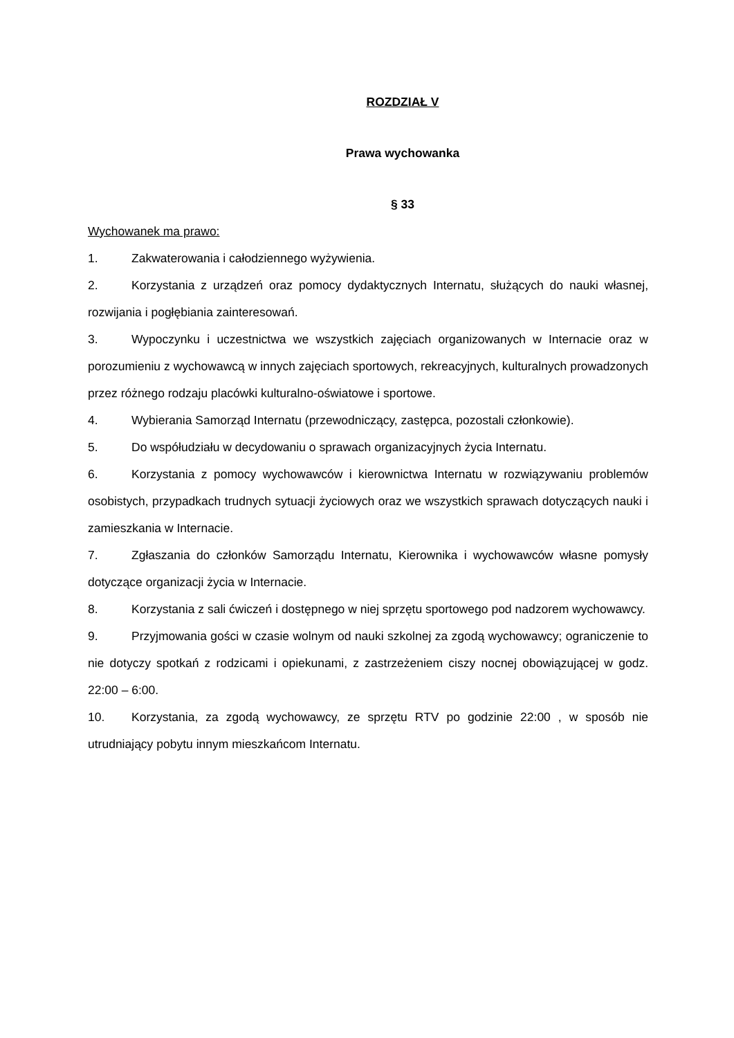ROZDZIAŁ V
Prawa wychowanka
§ 33
Wychowanek ma prawo:
1. Zakwaterowania i całodziennego wyżywienia.
2. Korzystania z urządzeń oraz pomocy dydaktycznych Internatu, służących do nauki własnej, rozwijania i pogłębiania zainteresowań.
3. Wypoczynku i uczestnictwa we wszystkich zajęciach organizowanych w Internacie oraz w porozumieniu z wychowawcą w innych zajęciach sportowych, rekreacyjnych, kulturalnych prowadzonych przez różnego rodzaju placówki kulturalno-oświatowe i sportowe.
4. Wybierania Samorząd Internatu (przewodniczący, zastępca, pozostali członkowie).
5. Do współudziału w decydowaniu o sprawach organizacyjnych życia Internatu.
6. Korzystania z pomocy wychowawców i kierownictwa Internatu w rozwiązywaniu problemów osobistych, przypadkach trudnych sytuacji życiowych oraz we wszystkich sprawach dotyczących nauki i zamieszkania w Internacie.
7. Zgłaszania do członków Samorządu Internatu, Kierownika i wychowawców własne pomysły dotyczące organizacji życia w Internacie.
8. Korzystania z sali ćwiczeń i dostępnego w niej sprzętu sportowego pod nadzorem wychowawcy.
9. Przyjmowania gości w czasie wolnym od nauki szkolnej za zgodą wychowawcy; ograniczenie to nie dotyczy spotkań z rodzicami i opiekunami, z zastrzeżeniem ciszy nocnej obowiązującej w godz. 22:00 – 6:00.
10. Korzystania, za zgodą wychowawcy, ze sprzętu RTV po godzinie 22:00 , w sposób nie utrudniający pobytu innym mieszkańcom Internatu.